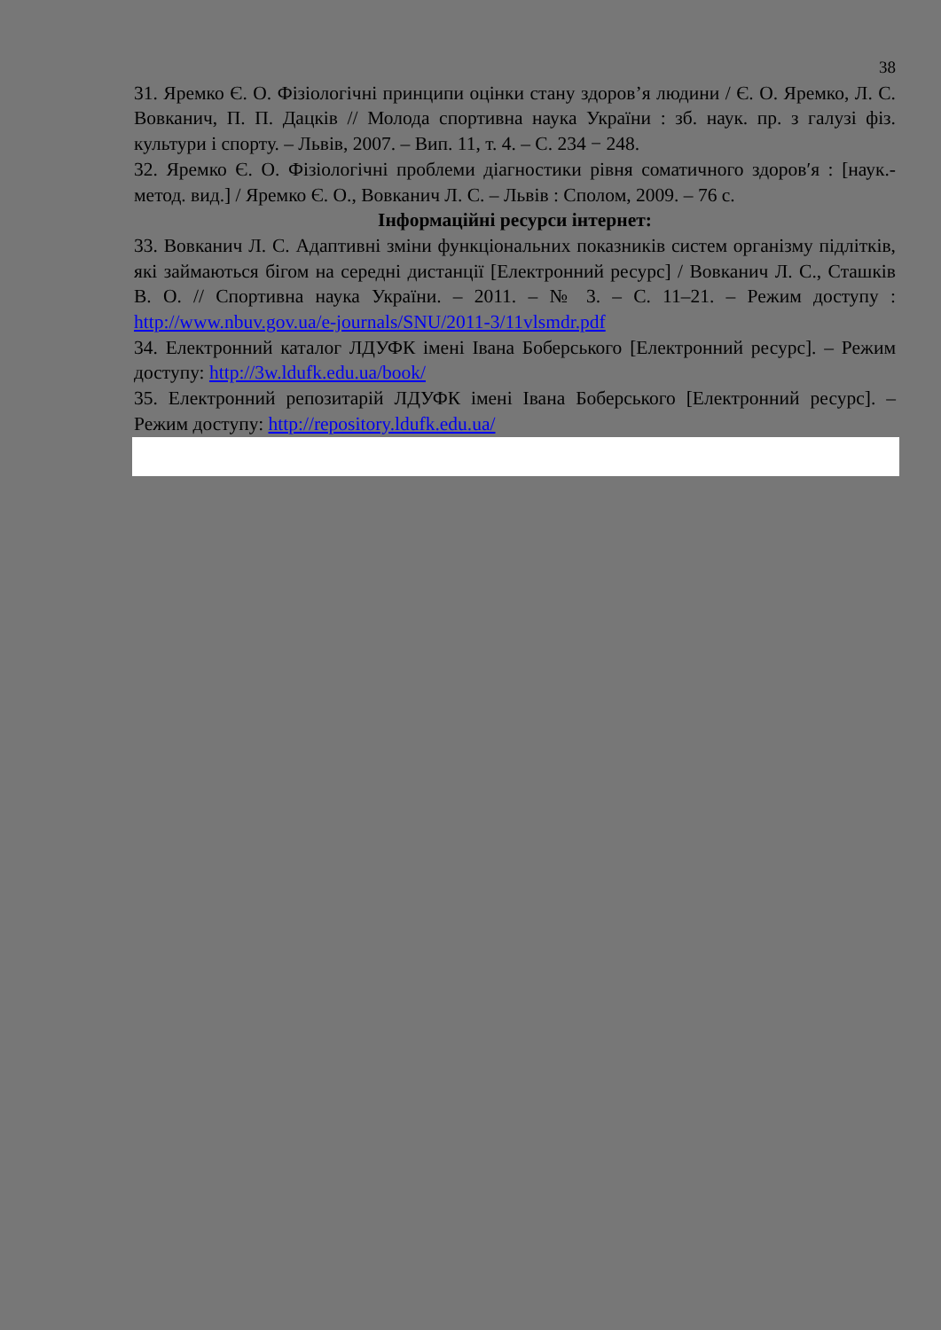38
31. Яремко Є. О. Фізіологічні принципи оцінки стану здоров’я людини / Є. О. Яремко, Л. С. Вовканич, П. П. Дацків // Молода спортивна наука України : зб. наук. пр. з галузі фіз. культури і спорту. – Львів, 2007. – Вип. 11, т. 4. – С. 234 − 248.
32. Яремко Є. О. Фізіологічні проблеми діагностики рівня соматичного здоров′я : [наук.-метод. вид.] / Яремко Є. О., Вовканич Л. С. – Львів : Сполом, 2009. – 76 с.
Інформаційні ресурси інтернет:
33. Вовканич Л. С. Адаптивні зміни функціональних показників систем організму підлітків, які займаються бігом на середні дистанції [Електронний ресурс] / Вовканич Л. С., Сташків В. О. // Спортивна наука України. – 2011. – № 3. – С. 11–21. – Режим доступу : http://www.nbuv.gov.ua/e-journals/SNU/2011-3/11vlsmdr.pdf
34. Електронний каталог ЛДУФК імені Івана Боберського [Електронний ресурс]. – Режим доступу: http://3w.ldufk.edu.ua/book/
35. Електронний репозитарій ЛДУФК імені Івана Боберського [Електронний ресурс]. – Режим доступу: http://repository.ldufk.edu.ua/